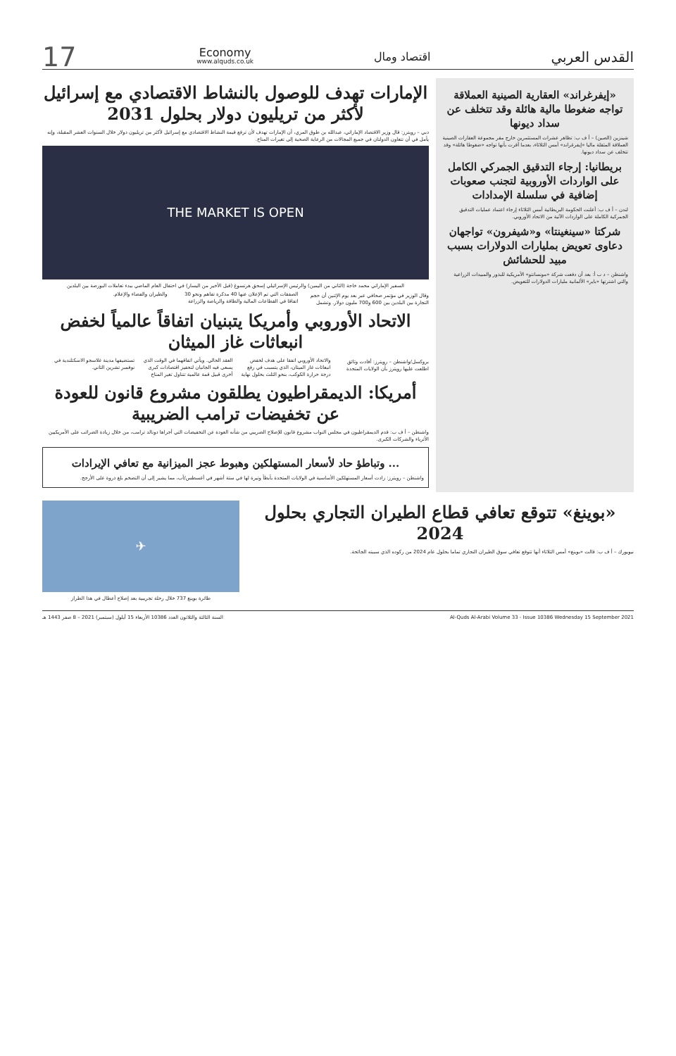17
Economy
www.alquds.co.uk
اقتصاد ومال
القدس العربي
الإمارات تهدف للوصول بالنشاط الاقتصادي مع إسرائيل لأكثر من تريليون دولار بحلول 2031
دبي – رويترز: قال وزير الاقتصاد الإماراتي، عبدالله بن طوق المري، أن الإمارات تهدف لأن ترفع قيمة النشاط الاقتصادي مع إسرائيل لأكثر من تريليون دولار خلال السنوات العشر المقبلة، وإنه يأمل في أن تتعاون الدولتان في جميع المجالات من الرعاية الصحية إلى تغيرات المناخ.
THE MARKET IS OPEN
السفير الإماراتي محمد خاجة (الثاني من اليمين) والرئيس الإسرائيلي إسحق هرتسوغ (قبل الأخير من اليسار) في احتفال العام الماضي ببدء تعاملات البورصة بين البلدين
وقال الوزير في مؤتمر صحافي عبر بعد يوم الإثنين أن حجم التجارة بين البلدين بين 600 و700 مليون دولار. وتشمل الصفقات التي تم الإعلان عنها 40 مذكرة تفاهم ونحو 30 اتفاقا في القطاعات المالية والطاقة والرياضة والزراعة والطيران والفضاء والإعلام.
الاتحاد الأوروبي وأمريكا يتبنيان اتفاقاً عالمياً لخفض انبعاثات غاز الميثان
بروكسل/واشنطن – رويترز: أفادت وثائق اطلعت عليها رويترز بأن الولايات المتحدة والاتحاد الأوروبي اتفقا على هدف لخفض انبعاثات غاز الميثان، الذي يتسبب في رفع درجة حرارة الكوكب، بنحو الثلث بحلول نهاية العقد الحالي. ويأتي اتفاقهما في الوقت الذي يسعى فيه الجانبان لتحفيز اقتصادات كبرى أخرى قبيل قمة عالمية تتناول تغير المناخ تستضيفها مدينة غلاسجو الاسكتلندية في نوفمبر تشرين الثاني.
أمريكا: الديمقراطيون يطلقون مشروع قانون للعودة عن تخفيضات ترامب الضريبية
واشنطن – أ ف ب: قدم الديمقراطيون في مجلس النواب مشروع قانون للإصلاح الضريبي من شأنه العودة عن التخفيضات التي أجراها دونالد ترامب، من خلال زيادة الضرائب على الأمريكيين الأثرياء والشركات الكبرى.
... وتباطؤ حاد لأسعار المستهلكين وهبوط عجز الميزانية مع تعافي الإيرادات
واشنطن – رويترز: زادت أسعار المستهلكين الأساسية في الولايات المتحدة بأبطأ وتيرة لها في ستة أشهر في أغسطس/آب، مما يشير إلى أن التضخم بلغ ذروة على الأرجح.
«إيفرغراند» العقارية الصينية العملاقة تواجه ضغوطا مالية هائلة وقد تتخلف عن سداد ديونها
شينزين (الصين) – أ ف ب: تظاهر عشرات المستثمرين خارج مقر مجموعة العقارات الصينية العملاقة المثقلة ماليا «إيفرغراند» أمس الثلاثاء، بعدما أقرت بأنها تواجه «ضغوطا هائلة» وقد تتخلف عن سداد ديونها.
بريطانيا: إرجاء التدقيق الجمركي الكامل على الواردات الأوروبية لتجنب صعوبات إضافية في سلسلة الإمدادات
لندن – أ ف ب: أعلنت الحكومة البريطانية أمس الثلاثاء إرجاء اعتماد عمليات التدقيق الجمركية الكاملة على الواردات الآتية من الاتحاد الأوروبي.
شركتا «سينغينتا» و«شيفرون» تواجهان دعاوى تعويض بمليارات الدولارات بسبب مبيد للحشائش
واشنطن – د ب أ: بعد أن دفعت شركة «مونسانتو» الأمريكية للبذور والمبيدات الزراعية والتي اشترتها «باير» الألمانية مليارات الدولارات للتعويض.
«بوينغ» تتوقع تعافي قطاع الطيران التجاري بحلول 2024
نيويورك – أ ف ب: قالت «بوينغ» أمس الثلاثاء أنها تتوقع تعافي سوق الطيران التجاري تماما بحلول عام 2024 من ركوده الذي سببته الجائحة.
✈
طائرة بوينغ 737 خلال رحلة تجريبية بعد إصلاح أعطال في هذا الطراز
السنة الثالثة والثلاثون العدد 10386 الأربعاء 15 أيلول (سبتمبر) 2021 – 8 صفر 1443 هـ Al-Quds Al-Arabi Volume 33 - Issue 10386 Wednesday 15 September 2021